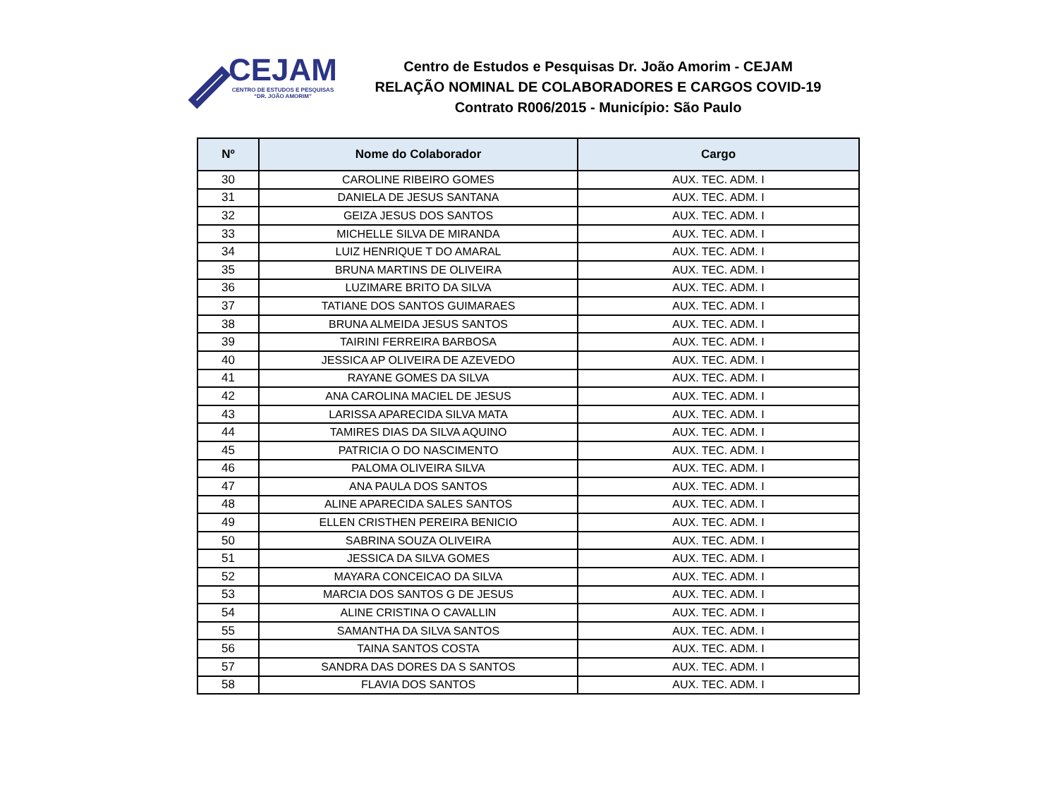CEJAM
CENTRO DE ESTUDOS E PESQUISAS
“DR. JOÃO AMORIM”
Centro de Estudos e Pesquisas Dr. João Amorim - CEJAM
RELAÇÃO NOMINAL DE COLABORADORES E CARGOS COVID-19
Contrato R006/2015 - Município: São Paulo
| Nº | Nome do Colaborador | Cargo |
| --- | --- | --- |
| 30 | CAROLINE RIBEIRO GOMES | AUX. TEC. ADM. I |
| 31 | DANIELA DE JESUS SANTANA | AUX. TEC. ADM. I |
| 32 | GEIZA JESUS DOS SANTOS | AUX. TEC. ADM. I |
| 33 | MICHELLE SILVA DE MIRANDA | AUX. TEC. ADM. I |
| 34 | LUIZ HENRIQUE T DO AMARAL | AUX. TEC. ADM. I |
| 35 | BRUNA MARTINS DE OLIVEIRA | AUX. TEC. ADM. I |
| 36 | LUZIMARE BRITO DA SILVA | AUX. TEC. ADM. I |
| 37 | TATIANE DOS SANTOS GUIMARAES | AUX. TEC. ADM. I |
| 38 | BRUNA ALMEIDA JESUS SANTOS | AUX. TEC. ADM. I |
| 39 | TAIRINI FERREIRA BARBOSA | AUX. TEC. ADM. I |
| 40 | JESSICA AP OLIVEIRA DE AZEVEDO | AUX. TEC. ADM. I |
| 41 | RAYANE GOMES DA SILVA | AUX. TEC. ADM. I |
| 42 | ANA CAROLINA MACIEL DE JESUS | AUX. TEC. ADM. I |
| 43 | LARISSA APARECIDA SILVA MATA | AUX. TEC. ADM. I |
| 44 | TAMIRES DIAS DA SILVA AQUINO | AUX. TEC. ADM. I |
| 45 | PATRICIA O DO NASCIMENTO | AUX. TEC. ADM. I |
| 46 | PALOMA OLIVEIRA SILVA | AUX. TEC. ADM. I |
| 47 | ANA PAULA DOS SANTOS | AUX. TEC. ADM. I |
| 48 | ALINE APARECIDA SALES SANTOS | AUX. TEC. ADM. I |
| 49 | ELLEN CRISTHEN PEREIRA BENICIO | AUX. TEC. ADM. I |
| 50 | SABRINA SOUZA OLIVEIRA | AUX. TEC. ADM. I |
| 51 | JESSICA DA SILVA GOMES | AUX. TEC. ADM. I |
| 52 | MAYARA CONCEICAO DA SILVA | AUX. TEC. ADM. I |
| 53 | MARCIA DOS SANTOS G DE JESUS | AUX. TEC. ADM. I |
| 54 | ALINE CRISTINA O CAVALLIN | AUX. TEC. ADM. I |
| 55 | SAMANTHA DA SILVA SANTOS | AUX. TEC. ADM. I |
| 56 | TAINA SANTOS COSTA | AUX. TEC. ADM. I |
| 57 | SANDRA DAS DORES DA S SANTOS | AUX. TEC. ADM. I |
| 58 | FLAVIA DOS SANTOS | AUX. TEC. ADM. I |